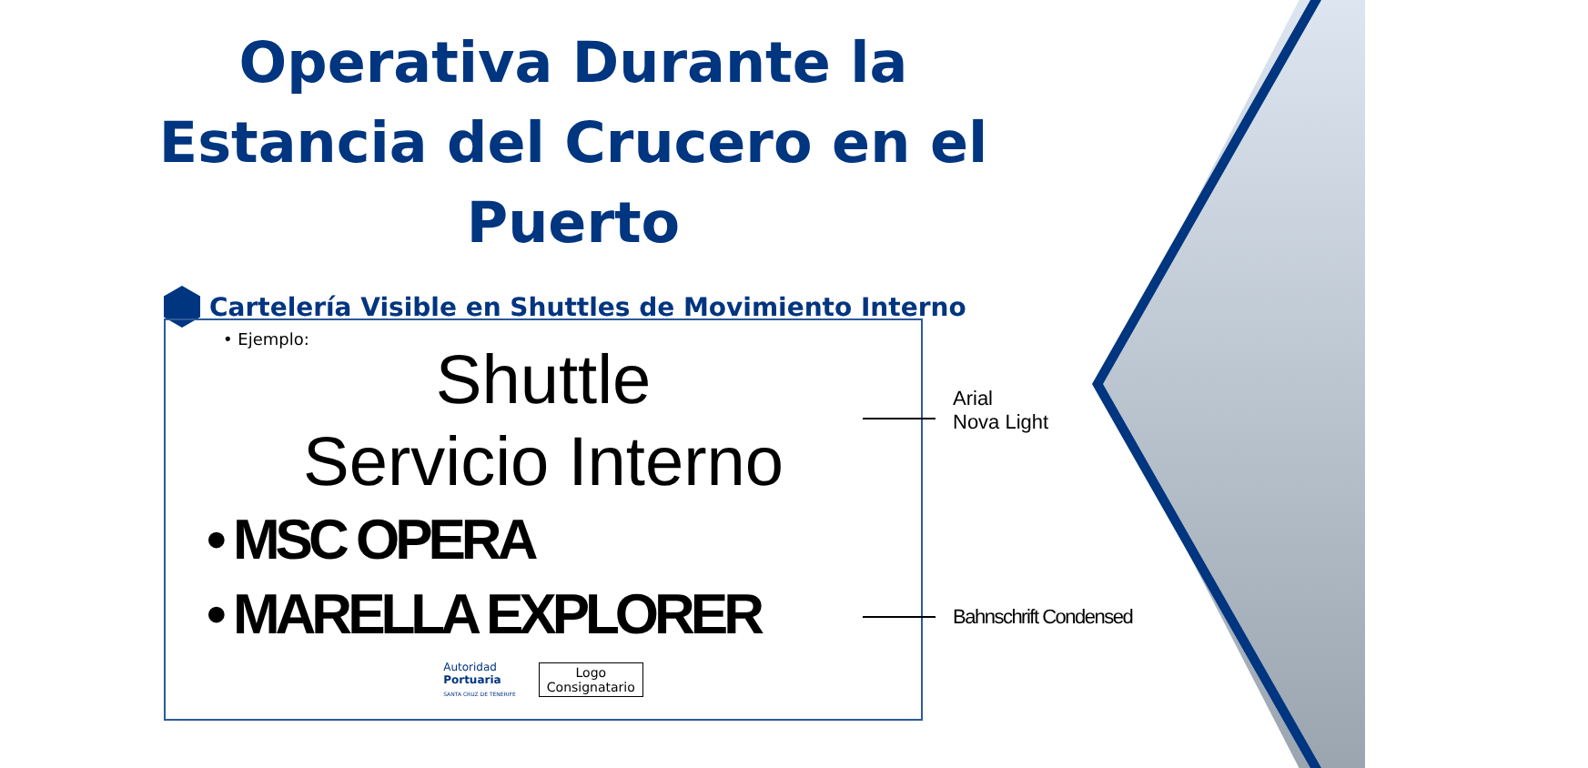Operativa Durante la Estancia del Crucero en el Puerto
Cartelería Visible en Shuttles de Movimiento Interno
• Ejemplo:
Shuttle
Servicio Interno
• MSC OPERA
• MARELLA EXPLORER
Autoridad
Portuaria
SANTA CRUZ DE TENERIFE
Logo
Consignatario
Arial
Nova Light
Bahnschrift Condensed